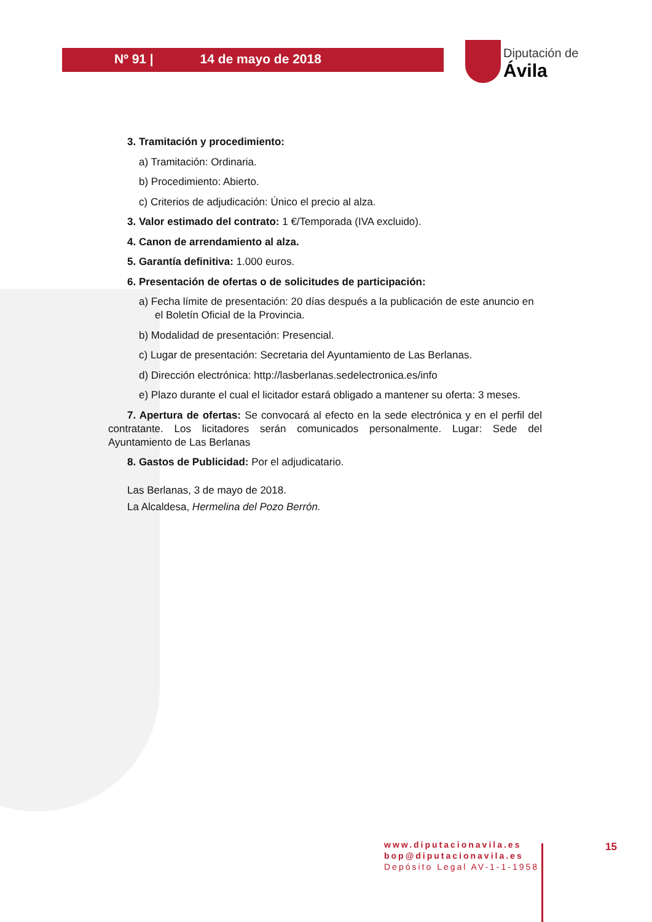Nº 91 | 14 de mayo de 2018
Diputación de Ávila
3. Tramitación y procedimiento:
a) Tramitación: Ordinaria.
b) Procedimiento: Abierto.
c) Criterios de adjudicación: Único el precio al alza.
3. Valor estimado del contrato: 1 €/Temporada (IVA excluido).
4. Canon de arrendamiento al alza.
5. Garantía definitiva: 1.000 euros.
6. Presentación de ofertas o de solicitudes de participación:
a) Fecha límite de presentación: 20 días después a la publicación de este anuncio en el Boletín Oficial de la Provincia.
b) Modalidad de presentación: Presencial.
c) Lugar de presentación: Secretaria del Ayuntamiento de Las Berlanas.
d) Dirección electrónica: http://lasberlanas.sedelectronica.es/info
e) Plazo durante el cual el licitador estará obligado a mantener su oferta: 3 meses.
7. Apertura de ofertas: Se convocará al efecto en la sede electrónica y en el perfil del contratante. Los licitadores serán comunicados personalmente. Lugar: Sede del Ayuntamiento de Las Berlanas
8. Gastos de Publicidad: Por el adjudicatario.
Las Berlanas, 3 de mayo de 2018.
La Alcaldesa, Hermelina del Pozo Berrón.
www.diputacionavila.es
bop@diputacionavila.es
Depósito Legal AV-1-1-1958
15